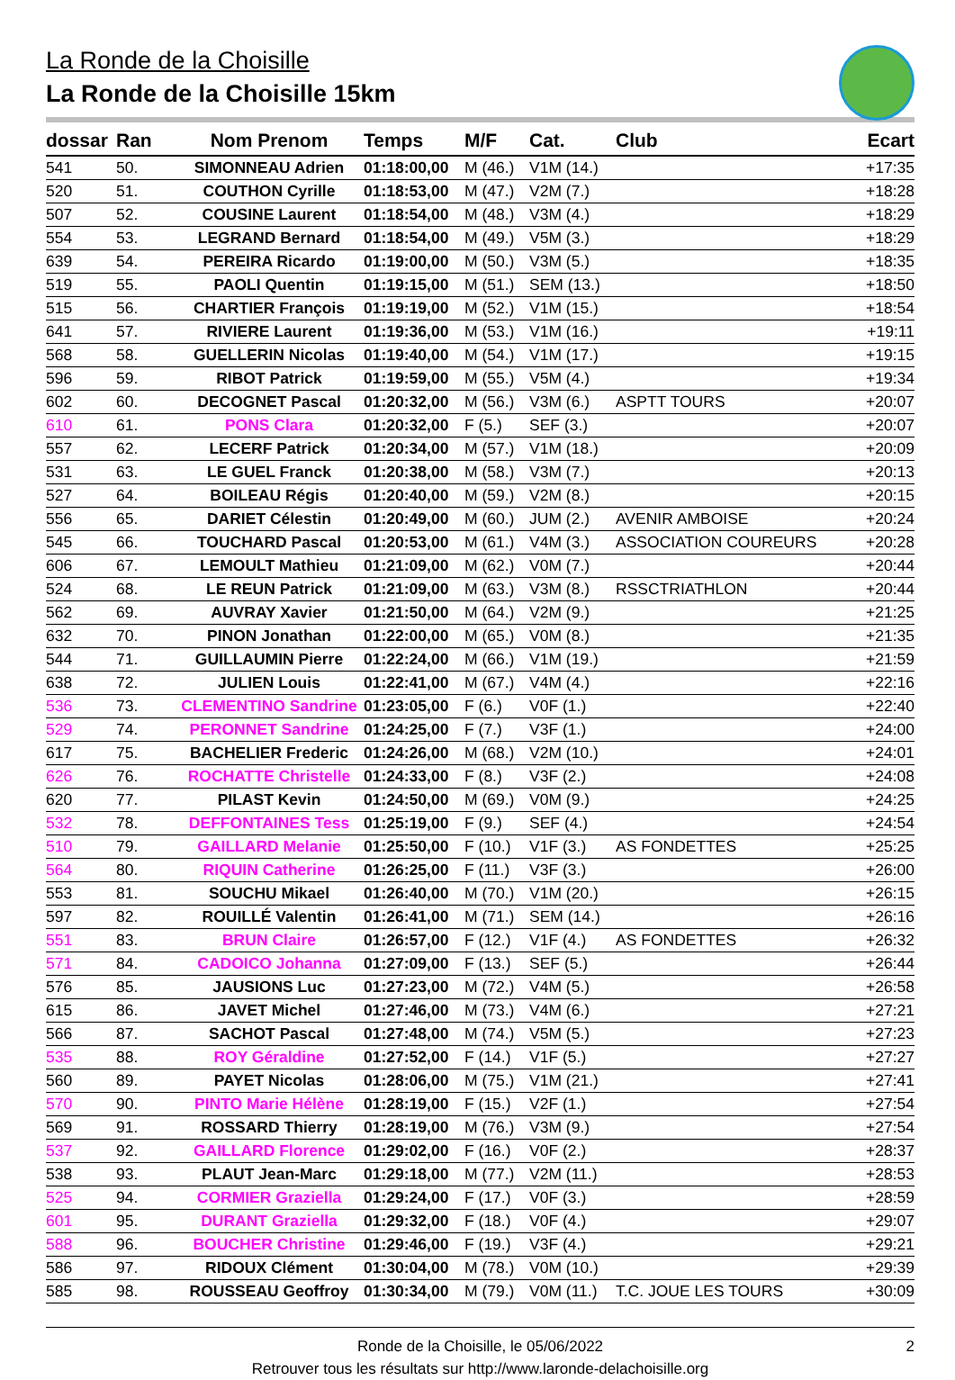La Ronde de la Choisille
La Ronde de la Choisille 15km
| dossar | Ran | Nom Prenom | Temps | M/F | Cat. | Club | Ecart |
| --- | --- | --- | --- | --- | --- | --- | --- |
| 541 | 50. | SIMONNEAU Adrien | 01:18:00,00 | M (46.) | V1M (14.) | | +17:35 |
| 520 | 51. | COUTHON Cyrille | 01:18:53,00 | M (47.) | V2M (7.) | | +18:28 |
| 507 | 52. | COUSINE Laurent | 01:18:54,00 | M (48.) | V3M (4.) | | +18:29 |
| 554 | 53. | LEGRAND Bernard | 01:18:54,00 | M (49.) | V5M (3.) | | +18:29 |
| 639 | 54. | PEREIRA Ricardo | 01:19:00,00 | M (50.) | V3M (5.) | | +18:35 |
| 519 | 55. | PAOLI Quentin | 01:19:15,00 | M (51.) | SEM (13.) | | +18:50 |
| 515 | 56. | CHARTIER François | 01:19:19,00 | M (52.) | V1M (15.) | | +18:54 |
| 641 | 57. | RIVIERE Laurent | 01:19:36,00 | M (53.) | V1M (16.) | | +19:11 |
| 568 | 58. | GUELLERIN Nicolas | 01:19:40,00 | M (54.) | V1M (17.) | | +19:15 |
| 596 | 59. | RIBOT Patrick | 01:19:59,00 | M (55.) | V5M (4.) | | +19:34 |
| 602 | 60. | DECOGNET Pascal | 01:20:32,00 | M (56.) | V3M (6.) | ASPTT TOURS | +20:07 |
| 610 | 61. | PONS Clara | 01:20:32,00 | F (5.) | SEF (3.) | | +20:07 |
| 557 | 62. | LECERF Patrick | 01:20:34,00 | M (57.) | V1M (18.) | | +20:09 |
| 531 | 63. | LE GUEL Franck | 01:20:38,00 | M (58.) | V3M (7.) | | +20:13 |
| 527 | 64. | BOILEAU Régis | 01:20:40,00 | M (59.) | V2M (8.) | | +20:15 |
| 556 | 65. | DARIET Célestin | 01:20:49,00 | M (60.) | JUM (2.) | AVENIR AMBOISE | +20:24 |
| 545 | 66. | TOUCHARD Pascal | 01:20:53,00 | M (61.) | V4M (3.) | ASSOCIATION COUREURS | +20:28 |
| 606 | 67. | LEMOULT Mathieu | 01:21:09,00 | M (62.) | V0M (7.) | | +20:44 |
| 524 | 68. | LE REUN Patrick | 01:21:09,00 | M (63.) | V3M (8.) | RSSCTRIATHLON | +20:44 |
| 562 | 69. | AUVRAY Xavier | 01:21:50,00 | M (64.) | V2M (9.) | | +21:25 |
| 632 | 70. | PINON Jonathan | 01:22:00,00 | M (65.) | V0M (8.) | | +21:35 |
| 544 | 71. | GUILLAUMIN Pierre | 01:22:24,00 | M (66.) | V1M (19.) | | +21:59 |
| 638 | 72. | JULIEN Louis | 01:22:41,00 | M (67.) | V4M (4.) | | +22:16 |
| 536 | 73. | CLEMENTINO Sandrine | 01:23:05,00 | F (6.) | V0F (1.) | | +22:40 |
| 529 | 74. | PERONNET Sandrine | 01:24:25,00 | F (7.) | V3F (1.) | | +24:00 |
| 617 | 75. | BACHELIER Frederic | 01:24:26,00 | M (68.) | V2M (10.) | | +24:01 |
| 626 | 76. | ROCHATTE Christelle | 01:24:33,00 | F (8.) | V3F (2.) | | +24:08 |
| 620 | 77. | PILAST Kevin | 01:24:50,00 | M (69.) | V0M (9.) | | +24:25 |
| 532 | 78. | DEFFONTAINES Tess | 01:25:19,00 | F (9.) | SEF (4.) | | +24:54 |
| 510 | 79. | GAILLARD Melanie | 01:25:50,00 | F (10.) | V1F (3.) | AS FONDETTES | +25:25 |
| 564 | 80. | RIQUIN Catherine | 01:26:25,00 | F (11.) | V3F (3.) | | +26:00 |
| 553 | 81. | SOUCHU Mikael | 01:26:40,00 | M (70.) | V1M (20.) | | +26:15 |
| 597 | 82. | ROUILLÉ Valentin | 01:26:41,00 | M (71.) | SEM (14.) | | +26:16 |
| 551 | 83. | BRUN Claire | 01:26:57,00 | F (12.) | V1F (4.) | AS FONDETTES | +26:32 |
| 571 | 84. | CADOICO Johanna | 01:27:09,00 | F (13.) | SEF (5.) | | +26:44 |
| 576 | 85. | JAUSIONS Luc | 01:27:23,00 | M (72.) | V4M (5.) | | +26:58 |
| 615 | 86. | JAVET Michel | 01:27:46,00 | M (73.) | V4M (6.) | | +27:21 |
| 566 | 87. | SACHOT Pascal | 01:27:48,00 | M (74.) | V5M (5.) | | +27:23 |
| 535 | 88. | ROY Géraldine | 01:27:52,00 | F (14.) | V1F (5.) | | +27:27 |
| 560 | 89. | PAYET Nicolas | 01:28:06,00 | M (75.) | V1M (21.) | | +27:41 |
| 570 | 90. | PINTO Marie Hélène | 01:28:19,00 | F (15.) | V2F (1.) | | +27:54 |
| 569 | 91. | ROSSARD Thierry | 01:28:19,00 | M (76.) | V3M (9.) | | +27:54 |
| 537 | 92. | GAILLARD Florence | 01:29:02,00 | F (16.) | V0F (2.) | | +28:37 |
| 538 | 93. | PLAUT Jean-Marc | 01:29:18,00 | M (77.) | V2M (11.) | | +28:53 |
| 525 | 94. | CORMIER Graziella | 01:29:24,00 | F (17.) | V0F (3.) | | +28:59 |
| 601 | 95. | DURANT Graziella | 01:29:32,00 | F (18.) | V0F (4.) | | +29:07 |
| 588 | 96. | BOUCHER Christine | 01:29:46,00 | F (19.) | V3F (4.) | | +29:21 |
| 586 | 97. | RIDOUX Clément | 01:30:04,00 | M (78.) | V0M (10.) | | +29:39 |
| 585 | 98. | ROUSSEAU Geoffroy | 01:30:34,00 | M (79.) | V0M (11.) | T.C. JOUE LES TOURS | +30:09 |
Ronde de la Choisille, le 05/06/2022
2
Retrouver tous les résultats sur http://www.laronde-delachoisille.org